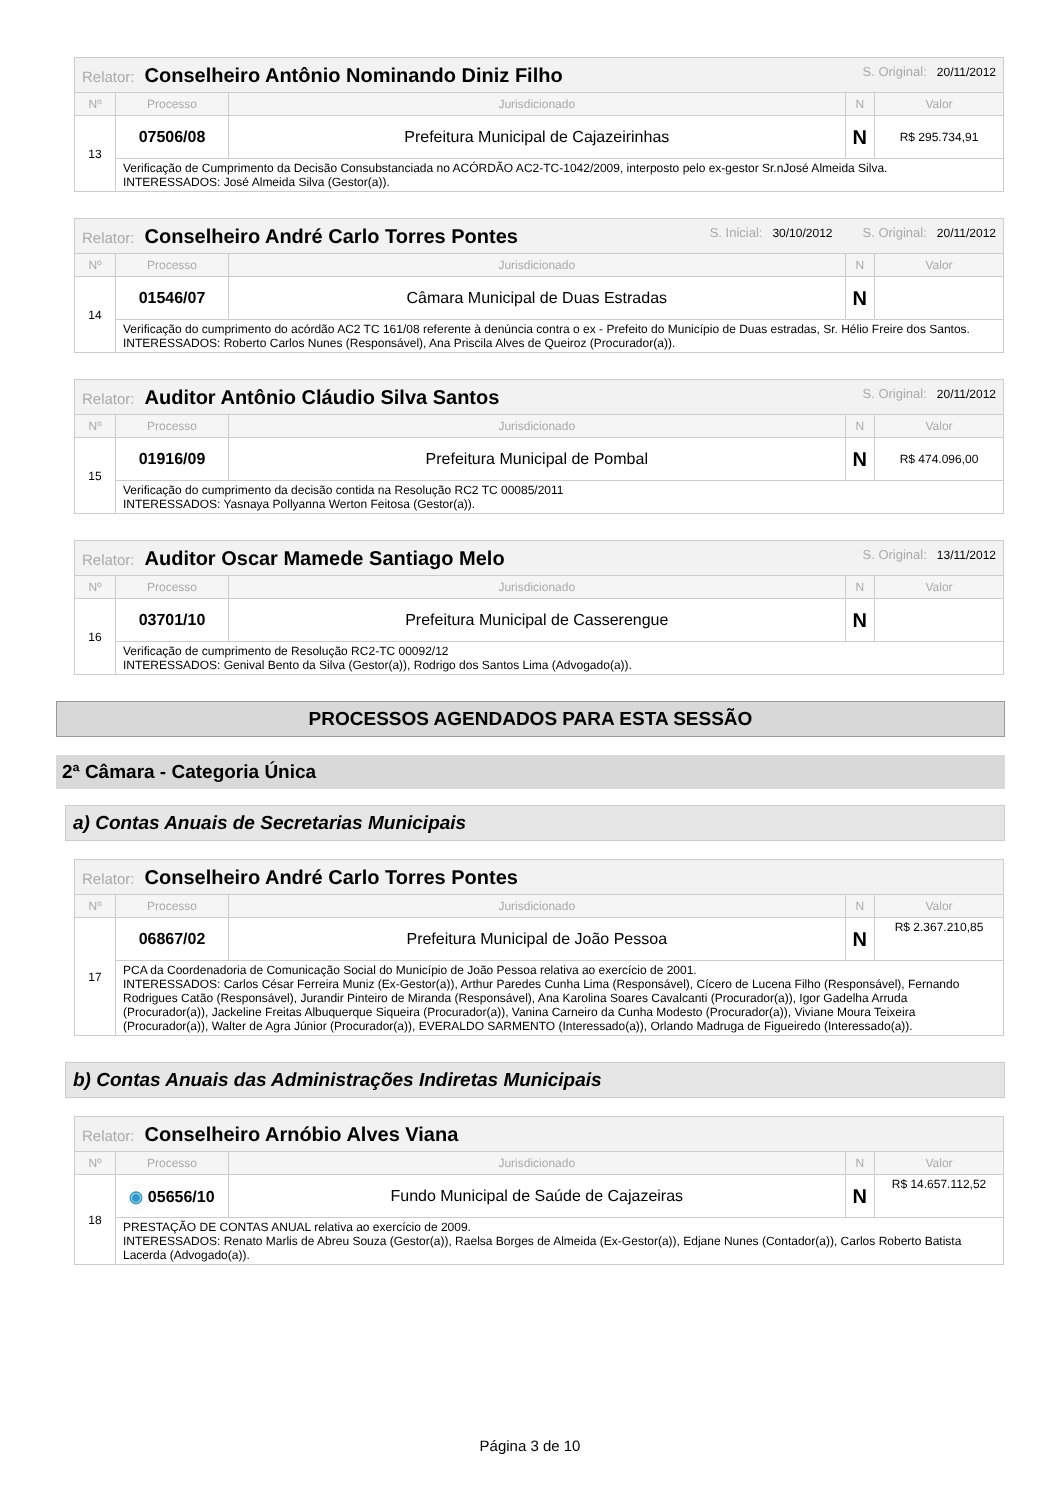| Relator: Conselheiro Antônio Nominando Diniz Filho S. Original: 20/11/2012 | | | | |
| Nº | Processo | Jurisdicionado | N | Valor |
| 13 | 07506/08 | Prefeitura Municipal de Cajazeirinhas | N | R$ 295.734,91 |
| | Verificação de Cumprimento da Decisão Consubstanciada no ACÓRDÃO AC2-TC-1042/2009, interposto pelo ex-gestor Sr.nJosé Almeida Silva. INTERESSADOS: José Almeida Silva (Gestor(a)). | | | |
| Relator: Conselheiro André Carlo Torres Pontes S. Inicial: 30/10/2012 S. Original: 20/11/2012 | | | | |
| Nº | Processo | Jurisdicionado | N | Valor |
| 14 | 01546/07 | Câmara Municipal de Duas Estradas | N | |
| | Verificação do cumprimento do acórdão AC2 TC 161/08 referente à denúncia contra o ex - Prefeito do Município de Duas estradas, Sr. Hélio Freire dos Santos. INTERESSADOS: Roberto Carlos Nunes (Responsável), Ana Priscila Alves de Queiroz (Procurador(a)). | | | |
| Relator: Auditor Antônio Cláudio Silva Santos S. Original: 20/11/2012 | | | | |
| Nº | Processo | Jurisdicionado | N | Valor |
| 15 | 01916/09 | Prefeitura Municipal de Pombal | N | R$ 474.096,00 |
| | Verificação do cumprimento da decisão contida na Resolução RC2 TC 00085/2011 INTERESSADOS: Yasnaya Pollyanna Werton Feitosa (Gestor(a)). | | | |
| Relator: Auditor Oscar Mamede Santiago Melo S. Original: 13/11/2012 | | | | |
| Nº | Processo | Jurisdicionado | N | Valor |
| 16 | 03701/10 | Prefeitura Municipal de Casserengue | N | |
| | Verificação de cumprimento de Resolução RC2-TC 00092/12 INTERESSADOS: Genival Bento da Silva (Gestor(a)), Rodrigo dos Santos Lima (Advogado(a)). | | | |
PROCESSOS AGENDADOS PARA ESTA SESSÃO
2ª Câmara - Categoria Única
a) Contas Anuais de Secretarias Municipais
| Relator: Conselheiro André Carlo Torres Pontes | | | | |
| Nº | Processo | Jurisdicionado | N | Valor |
| 17 | 06867/02 | Prefeitura Municipal de João Pessoa | N | R$ 2.367.210,85 |
| | PCA da Coordenadoria de Comunicação Social do Município de João Pessoa relativa ao exercício de 2001. INTERESSADOS: Carlos César Ferreira Muniz (Ex-Gestor(a)), Arthur Paredes Cunha Lima (Responsável), Cícero de Lucena Filho (Responsável), Fernando Rodrigues Catão (Responsável), Jurandir Pinteiro de Miranda (Responsável), Ana Karolina Soares Cavalcanti (Procurador(a)), Igor Gadelha Arruda (Procurador(a)), Jackeline Freitas Albuquerque Siqueira (Procurador(a)), Vanina Carneiro da Cunha Modesto (Procurador(a)), Viviane Moura Teixeira (Procurador(a)), Walter de Agra Júnior (Procurador(a)), EVERALDO SARMENTO (Interessado(a)), Orlando Madruga de Figueiredo (Interessado(a)). | | | |
b) Contas Anuais das Administrações Indiretas Municipais
| Relator: Conselheiro Arnóbio Alves Viana | | | | |
| Nº | Processo | Jurisdicionado | N | Valor |
| 18 | ◉ 05656/10 | Fundo Municipal de Saúde de Cajazeiras | N | R$ 14.657.112,52 |
| | PRESTAÇÃO DE CONTAS ANUAL relativa ao exercício de 2009. INTERESSADOS: Renato Marlis de Abreu Souza (Gestor(a)), Raelsa Borges de Almeida (Ex-Gestor(a)), Edjane Nunes (Contador(a)), Carlos Roberto Batista Lacerda (Advogado(a)). | | | |
Página 3 de 10